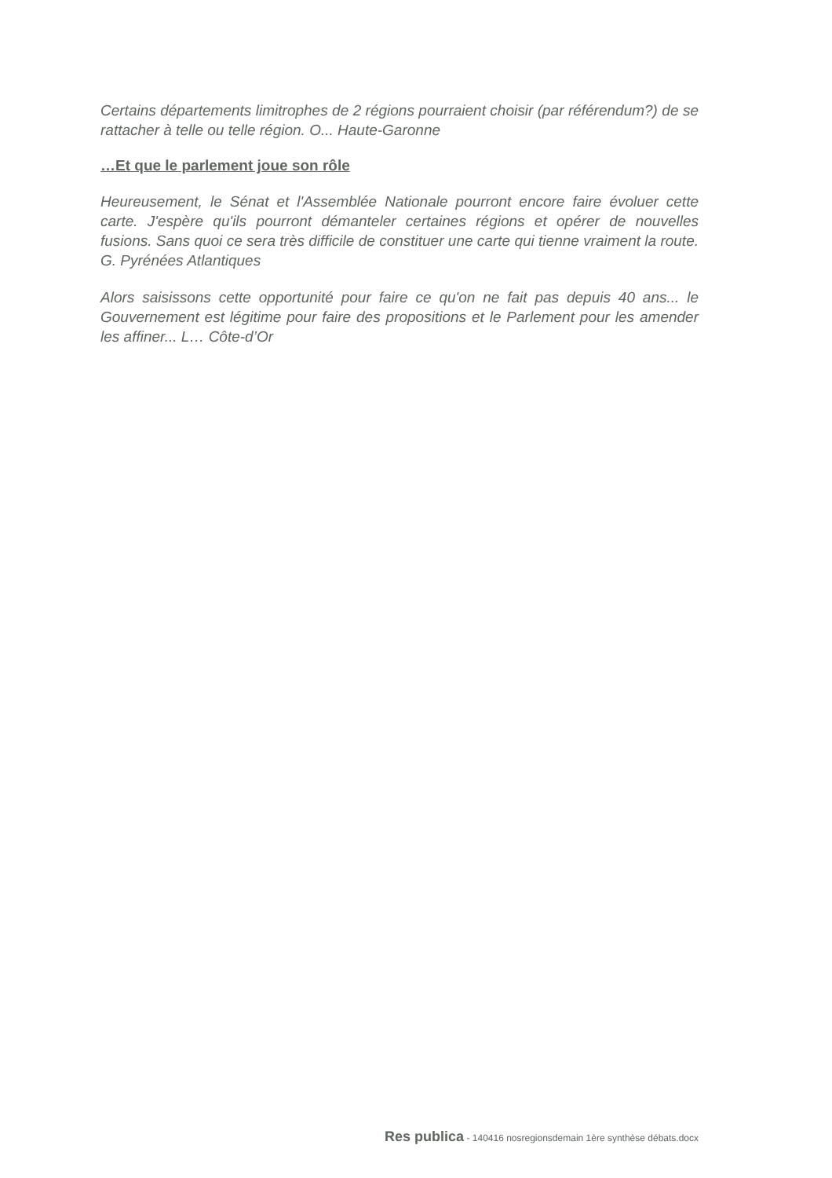Certains départements limitrophes de 2 régions pourraient choisir (par référendum?) de se rattacher à telle ou telle région. O... Haute-Garonne
…Et que le parlement joue son rôle
Heureusement, le Sénat et l'Assemblée Nationale pourront encore faire évoluer cette carte. J'espère qu'ils pourront démanteler certaines régions et opérer de nouvelles fusions. Sans quoi ce sera très difficile de constituer une carte qui tienne vraiment la route. G. Pyrénées Atlantiques
Alors saisissons cette opportunité pour faire ce qu'on ne fait pas depuis 40 ans... le Gouvernement est légitime pour faire des propositions et le Parlement pour les amender les affiner... L… Côte-d’Or
Res publica - 140416 nosregionsdemain 1ère synthèse débats.docx